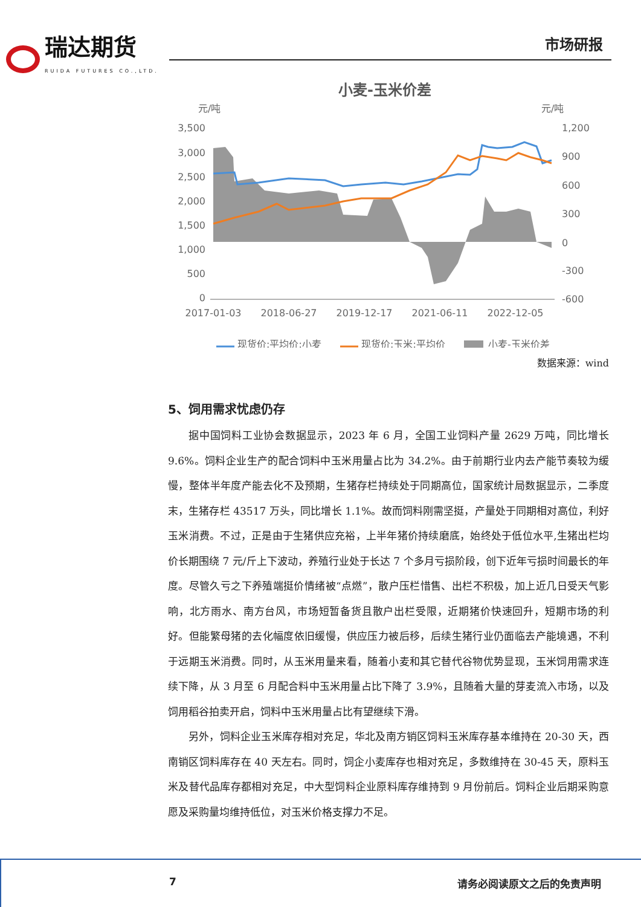瑞达期货
RUIDA FUTURES CO.,LTD.
市场研报
小麦-玉米价差
元/吨
元/吨
3,500
3,000
2,500
2,000
1,500
1,000
500
0
1,200
900
600
300
0
-300
-600
2017-01-03
2018-06-27
2019-12-17
2021-06-11
2022-12-05
现货价:平均价:小麦
现货价:玉米:平均价
小麦-玉米价差
数据来源：wind
5、饲用需求忧虑仍存
据中国饲料工业协会数据显示，2023 年 6 月，全国工业饲料产量 2629 万吨，同比增长 9.6%。饲料企业生产的配合饲料中玉米用量占比为 34.2%。由于前期行业内去产能节奏较为缓慢，整体半年度产能去化不及预期，生猪存栏持续处于同期高位，国家统计局数据显示，二季度末，生猪存栏 43517 万头，同比增长 1.1%。故而饲料刚需坚挺，产量处于同期相对高位，利好玉米消费。不过，正是由于生猪供应充裕，上半年猪价持续磨底，始终处于低位水平,生猪出栏均价长期围绕 7 元/斤上下波动，养殖行业处于长达 7 个多月亏损阶段，创下近年亏损时间最长的年度。尽管久亏之下养殖端挺价情绪被“点燃”，散户压栏惜售、出栏不积极，加上近几日受天气影响，北方雨水、南方台风，市场短暂备货且散户出栏受限，近期猪价快速回升，短期市场的利好。但能繁母猪的去化幅度依旧缓慢，供应压力被后移，后续生猪行业仍面临去产能境遇，不利于远期玉米消费。同时，从玉米用量来看，随着小麦和其它替代谷物优势显现，玉米饲用需求连续下降，从 3 月至 6 月配合料中玉米用量占比下降了 3.9%，且随着大量的芽麦流入市场，以及饲用稻谷拍卖开启，饲料中玉米用量占比有望继续下滑。
另外，饲料企业玉米库存相对充足，华北及南方销区饲料玉米库存基本维持在 20-30 天，西南销区饲料库存在 40 天左右。同时，饲企小麦库存也相对充足，多数维持在 30-45 天，原料玉米及替代品库存都相对充足，中大型饲料企业原料库存维持到 9 月份前后。饲料企业后期采购意愿及采购量均维持低位，对玉米价格支撑力不足。
7 请务必阅读原文之后的免责声明